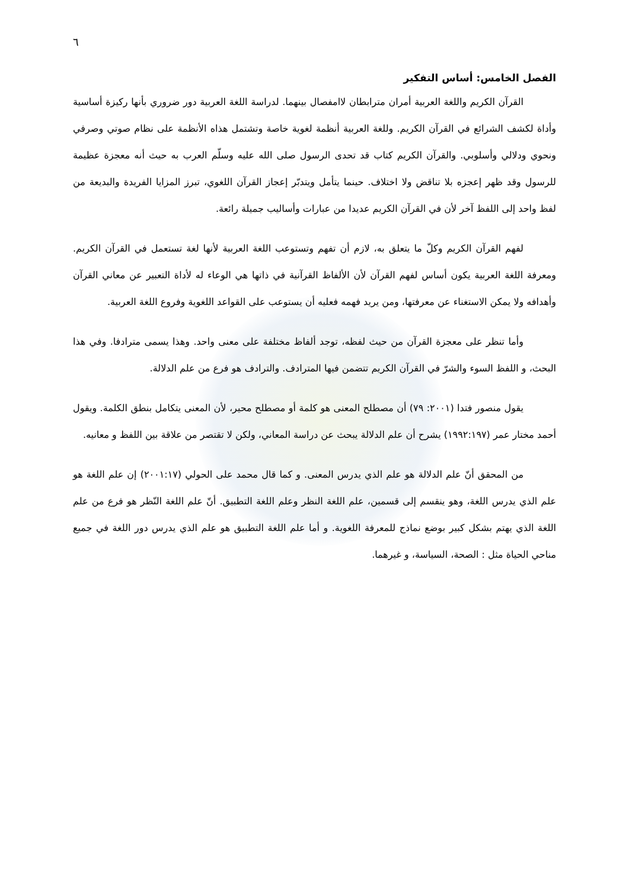٦
الفصل الخامس: أساس التفكير
القرآن الكريم واللغة العربية أمران مترابطان لاامفصال بينهما. لدراسة اللغة العربية دور ضروري بأنها ركيزة أساسية وأداة لكشف الشرائع في القرآن الكريم. وللغة العربية أنظمة لغوية خاصة وتشتمل هذاه الأنظمة على نظام صوتي وصرفي ونحوي ودلالي وأسلوبي. والقرآن الكريم كتاب قد تحدى الرسول صلى الله عليه وسلّم العرب به حيث أنه معجزة عظيمة للرسول وقد ظهر إعجزه بلا تناقض ولا اختلاف. حينما يتأمل ويتدبّر إعجاز القرآن اللغوي، تبرز المزايا الفريدة والبديعة من لفظ واحد إلى اللفظ آخر لأن في القرآن الكريم عديدا من عبارات وأساليب جميلة رائعة.
لفهم القرآن الكريم وكلّ ما يتعلق به، لازم أن تفهم وتستوعب اللغة العربية لأنها لغة تستعمل في القرآن الكريم. ومعرفة اللغة العربية يكون أساس لفهم القرآن لأن الألفاظ القرآنية في ذاتها هي الوعاء له لأداة التعبير عن معاني القرآن وأهدافه ولا يمكن الاستغناء عن معرفتها، ومن يريد فهمه فعليه أن يستوعب على القواعد اللغوية وفروع اللغة العربية.
وأما تنظر على معجزة القرآن من حيث لفظه، توجد ألفاظ مختلفة على معنى واحد. وهذا يسمى مترادفا. وفي هذا البحث، و اللفظ السوء والشرّ في القرآن الكريم تتضمن فيها المترادف. والترادف هو فرع من علم الدلالة.
يقول منصور فتدا (٢٠٠١: ٧٩) أن مصطلح المعنى هو كلمة أو مصطلح محير، لأن المعنى يتكامل بنطق الكلمة. ويقول أحمد مختار عمر (١٩٩٢:١٩٧) يشرح أن علم الدلالة يبحث عن دراسة المعاني، ولكن لا تقتصر من علاقة بين اللفظ و معانيه.
من المحقق أنّ علم الدلالة هو علم الذي يدرس المعنى. و كما قال محمد على الحولي (٢٠٠١:١٧) إن علم اللغة هو علم الذي يدرس اللغة، وهو ينقسم إلى قسمين، علم اللغة النظر وعلم اللغة التطبيق. أنّ علم اللغة النّظر هو فرع من علم اللغة الذي يهتم بشكل كبير بوضع نماذج للمعرفة اللغوية. و أما علم اللغة التطبيق هو علم الذي يدرس دور اللغة في جميع مناحي الحياة مثل : الصحة، السياسة، و غيرهما.